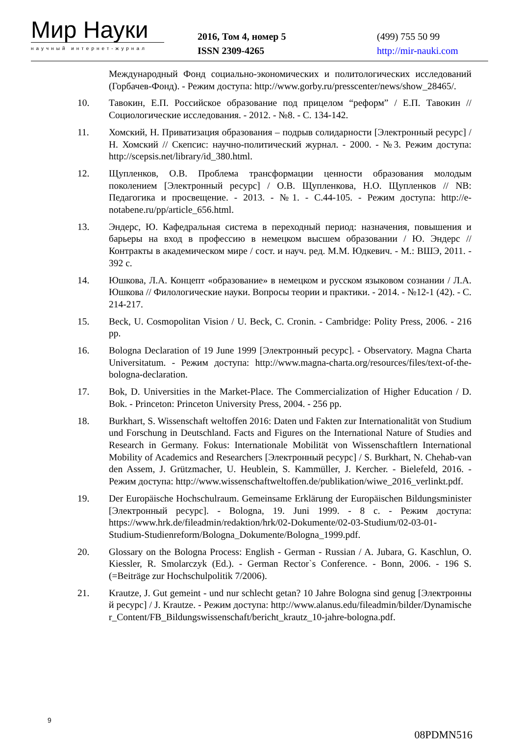Мир Науки
научный интернет-журнал
2016, Том 4, номер 5
ISSN 2309-4265
(499) 755 50 99
http://mir-nauki.com
Международный Фонд социально-экономических и политологических исследований (Горбачев-Фонд). - Режим доступа: http://www.gorby.ru/presscenter/news/show_28465/.
10. Тавокин, Е.П. Российское образование под прицелом “реформ” / Е.П. Тавокин // Социологические исследования. - 2012. - №8. - С. 134-142.
11. Хомский, Н. Приватизация образования – подрыв солидарности [Электронный ресурс] / Н. Хомский // Скепсис: научно-политический журнал. - 2000. - №3. Режим доступа: http://scepsis.net/library/id_380.html.
12. Щупленков, О.В. Проблема трансформации ценности образования молодым поколением [Электронный ресурс] / О.В. Щупленкова, Н.О. Щупленков // NB: Педагогика и просвещение. - 2013. - №1. - С.44-105. - Режим доступа: http://e-notabene.ru/pp/article_656.html.
13. Эндерс, Ю. Кафедральная система в переходный период: назначения, повышения и барьеры на вход в профессию в немецком высшем образовании / Ю. Эндерс // Контракты в академическом мире / сост. и науч. ред. М.М. Юдкевич. - М.: ВШЭ, 2011. - 392 с.
14. Юшкова, Л.А. Концепт «образование» в немецком и русском языковом сознании / Л.А. Юшкова // Филологические науки. Вопросы теории и практики. - 2014. - №12-1 (42). - С. 214-217.
15. Beck, U. Cosmopolitan Vision / U. Beck, C. Cronin. - Cambridge: Polity Press, 2006. - 216 pp.
16. Bologna Declaration of 19 June 1999 [Электронный ресурс]. - Observatory. Magna Charta Universitatum. - Режим доступа: http://www.magna-charta.org/resources/files/text-of-the-bologna-declaration.
17. Bok, D. Universities in the Market-Place. The Commercialization of Higher Education / D. Bok. - Princeton: Princeton University Press, 2004. - 256 pp.
18. Burkhart, S. Wissenschaft weltoffen 2016: Daten und Fakten zur Internationalität von Studium und Forschung in Deutschland. Facts and Figures on the International Nature of Studies and Research in Germany. Fokus: Internationale Mobilität von Wissenschaftlern International Mobility of Academics and Researchers [Электронный ресурс] / S. Burkhart, N. Chehab-van den Assem, J. Grützmacher, U. Heublein, S. Kammüller, J. Kercher. - Bielefeld, 2016. - Режим доступа: http://www.wissenschaftweltoffen.de/publikation/wiwe_2016_verlinkt.pdf.
19. Der Europäische Hochschulraum. Gemeinsame Erklärung der Europäischen Bildungsminister [Электронный ресурс]. - Bologna, 19. Juni 1999. - 8 с. - Режим доступа: https://www.hrk.de/fileadmin/redaktion/hrk/02-Dokumente/02-03-Studium/02-03-01-Studium-Studienreform/Bologna_Dokumente/Bologna_1999.pdf.
20. Glossary on the Bologna Process: English - German - Russian / A. Jubara, G. Kaschlun, O. Kiessler, R. Smolarczyk (Ed.). - German Rector`s Conference. - Bonn, 2006. - 196 S. (=Beiträge zur Hochschulpolitik 7/2006).
21. Krautze, J. Gut gemeint - und nur schlecht getan? 10 Jahre Bologna sind genug [Электронный ресурс] / J. Krautze. - Режим доступа: http://www.alanus.edu/fileadmin/bilder/Dynamischer_Content/FB_Bildungswissenschaft/bericht_krautz_10-jahre-bologna.pdf.
9
08PDMN516